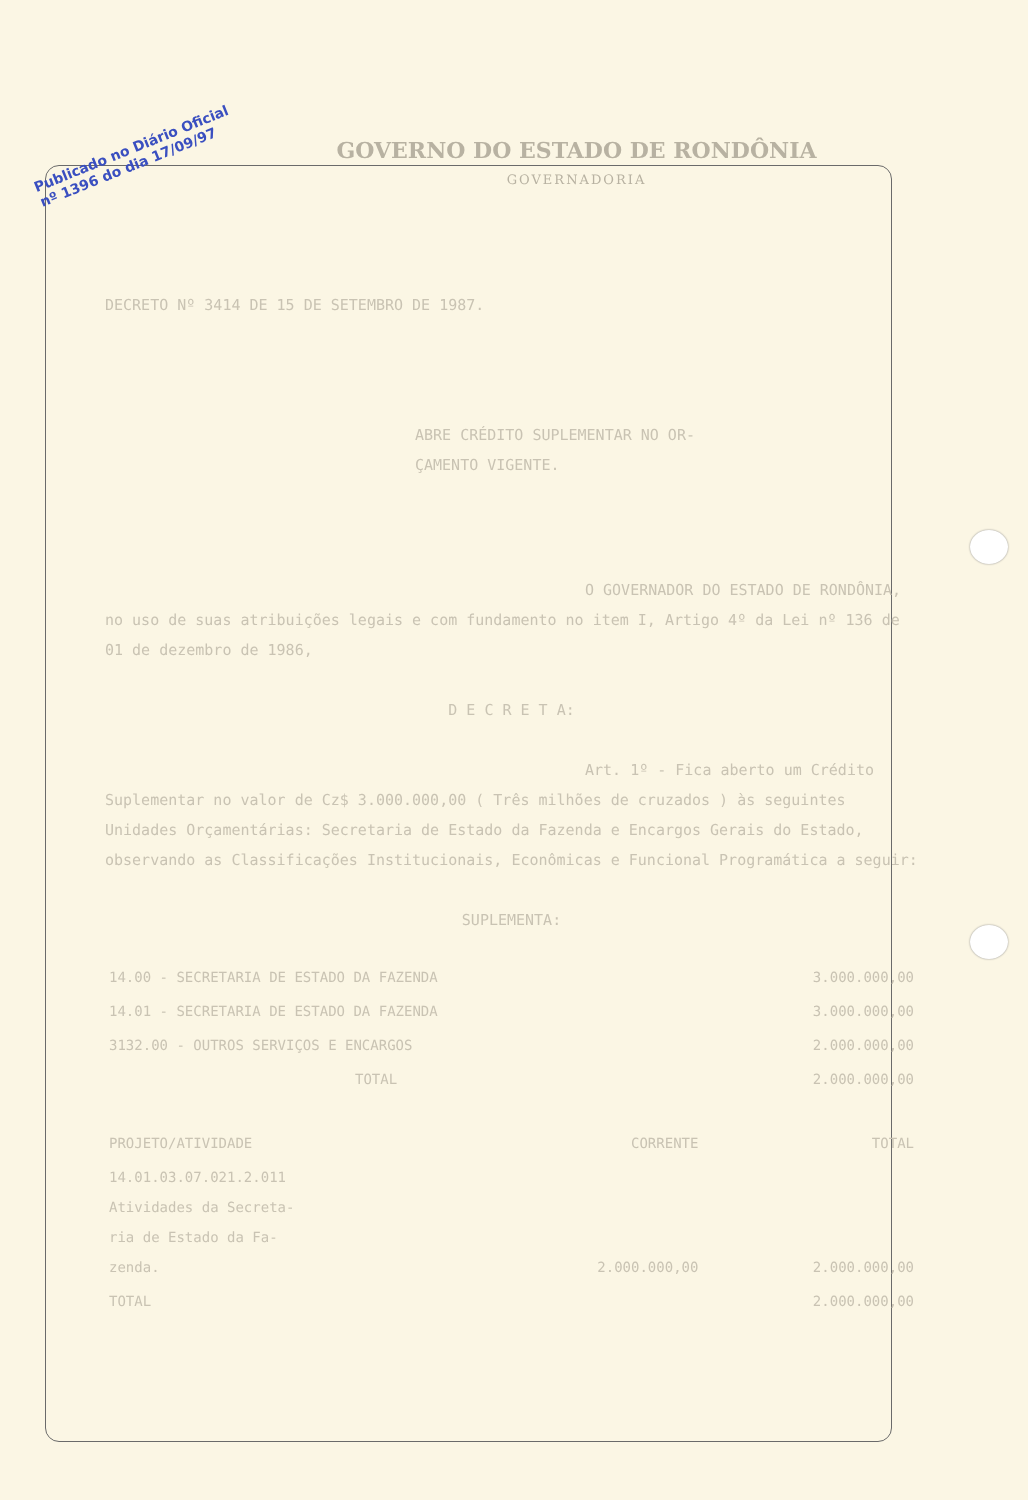Publicado no Diário Oficial
nº 1396 do dia 17/09/97
GOVERNO DO ESTADO DE RONDÔNIA
GOVERNADORIA
DECRETO Nº 3414 DE 15 DE SETEMBRO DE 1987.
ABRE CRÉDITO SUPLEMENTAR NO OR-
ÇAMENTO VIGENTE.
O GOVERNADOR DO ESTADO DE RONDÔNIA, no uso de suas atribuições legais e com fundamento no item I, Artigo 4º da Lei nº 136 de 01 de dezembro de 1986,
D E C R E T A:
Art. 1º - Fica aberto um Crédito Suplementar no valor de Cz$ 3.000.000,00 ( Três milhões de cruzados ) às seguintes Unidades Orçamentárias: Secretaria de Estado da Fazenda e Encargos Gerais do Estado, observando as Classificações Institucionais, Econômicas e Funcional Programática a seguir:
SUPLEMENTA:
| 14.00 - SECRETARIA DE ESTADO DA FAZENDA | 3.000.000,00 |
| 14.01 - SECRETARIA DE ESTADO DA FAZENDA | 3.000.000,00 |
| 3132.00 - OUTROS SERVIÇOS E ENCARGOS | 2.000.000,00 |
| TOTAL | 2.000.000,00 |
| PROJETO/ATIVIDADE | CORRENTE | TOTAL |
| --- | --- | --- |
| 14.01.03.07.021.2.011 Atividades da Secreta- ria de Estado da Fa- zenda. | 2.000.000,00 | 2.000.000,00 |
| TOTAL | | 2.000.000,00 |